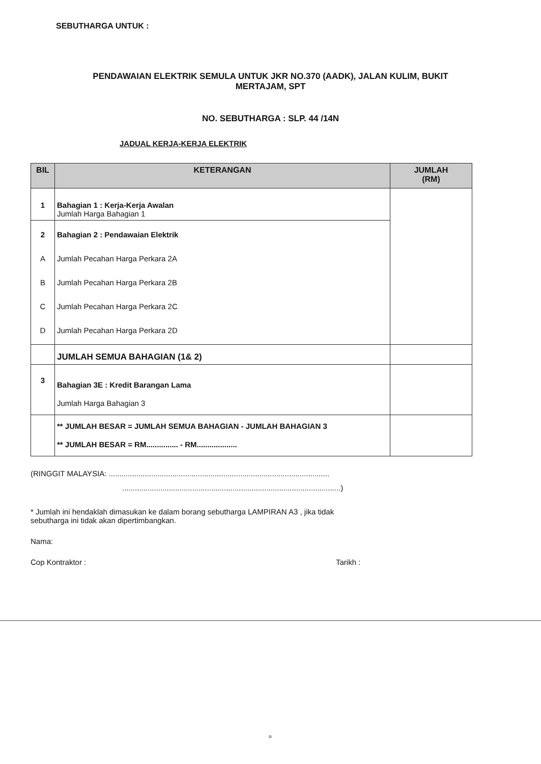SEBUTHARGA UNTUK :
PENDAWAIAN ELEKTRIK SEMULA UNTUK JKR NO.370 (AADK), JALAN KULIM, BUKIT
MERTAJAM, SPT
NO. SEBUTHARGA : SLP. 44 /14N
JADUAL KERJA-KERJA ELEKTRIK
| BIL | KETERANGAN | JUMLAH (RM) |
| --- | --- | --- |
| 1 | Bahagian 1 : Kerja-Kerja Awalan Jumlah Harga Bahagian 1 | |
| 2 A B C D | Bahagian 2 : Pendawaian Elektrik Jumlah Pecahan Harga Perkara 2A Jumlah Pecahan Harga Perkara 2B Jumlah Pecahan Harga Perkara 2C Jumlah Pecahan Harga Perkara 2D | |
| | JUMLAH SEMUA BAHAGIAN (1& 2) | |
| 3 | Bahagian 3E : Kredit Barangan Lama Jumlah Harga Bahagian 3 | |
| | ** JUMLAH BESAR = JUMLAH SEMUA BAHAGIAN - JUMLAH BAHAGIAN 3 ** JUMLAH BESAR = RM............... - RM................... | |
(RINGGIT MALAYSIA: ........................................................................................................
.......................................................................................................)
* Jumlah ini hendaklah dimasukan ke dalam borang sebutharga LAMPIRAN A3 , jika tidak
sebutharga ini tidak akan dipertimbangkan.
Nama:
Cop Kontraktor : Tarikh :
o